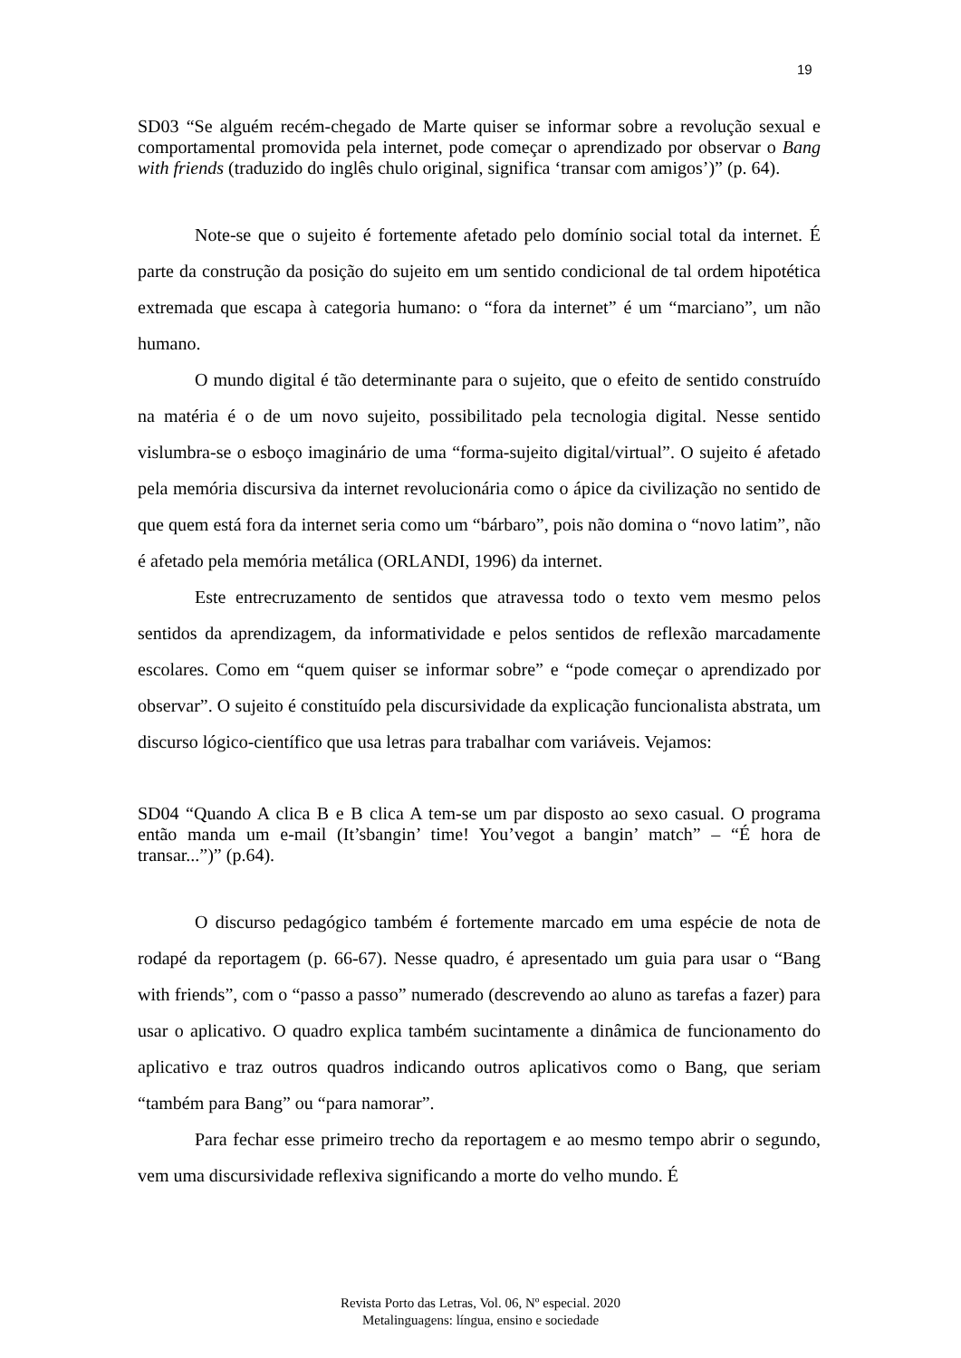19
SD03 “Se alguém recém-chegado de Marte quiser se informar sobre a revolução sexual e comportamental promovida pela internet, pode começar o aprendizado por observar o Bang with friends (traduzido do inglês chulo original, significa ‘transar com amigos’)” (p. 64).
Note-se que o sujeito é fortemente afetado pelo domínio social total da internet. É parte da construção da posição do sujeito em um sentido condicional de tal ordem hipotética extremada que escapa à categoria humano: o “fora da internet” é um “marciano”, um não humano.
O mundo digital é tão determinante para o sujeito, que o efeito de sentido construído na matéria é o de um novo sujeito, possibilitado pela tecnologia digital. Nesse sentido vislumbra-se o esboço imaginário de uma “forma-sujeito digital/virtual”. O sujeito é afetado pela memória discursiva da internet revolucionária como o ápice da civilização no sentido de que quem está fora da internet seria como um “bárbaro”, pois não domina o “novo latim”, não é afetado pela memória metálica (ORLANDI, 1996) da internet.
Este entrecruzamento de sentidos que atravessa todo o texto vem mesmo pelos sentidos da aprendizagem, da informatividade e pelos sentidos de reflexão marcadamente escolares. Como em “quem quiser se informar sobre” e “pode começar o aprendizado por observar”. O sujeito é constituído pela discursividade da explicação funcionalista abstrata, um discurso lógico-científico que usa letras para trabalhar com variáveis. Vejamos:
SD04 “Quando A clica B e B clica A tem-se um par disposto ao sexo casual. O programa então manda um e-mail (It’sbangin’ time! You’vegot a bangin’ match” – “É hora de transar...”)” (p.64).
O discurso pedagógico também é fortemente marcado em uma espécie de nota de rodapé da reportagem (p. 66-67). Nesse quadro, é apresentado um guia para usar o “Bang with friends”, com o “passo a passo” numerado (descrevendo ao aluno as tarefas a fazer) para usar o aplicativo. O quadro explica também sucintamente a dinâmica de funcionamento do aplicativo e traz outros quadros indicando outros aplicativos como o Bang, que seriam “também para Bang” ou “para namorar”.
Para fechar esse primeiro trecho da reportagem e ao mesmo tempo abrir o segundo, vem uma discursividade reflexiva significando a morte do velho mundo. É
Revista Porto das Letras, Vol. 06, Nº especial. 2020
Metalinguagens: língua, ensino e sociedade